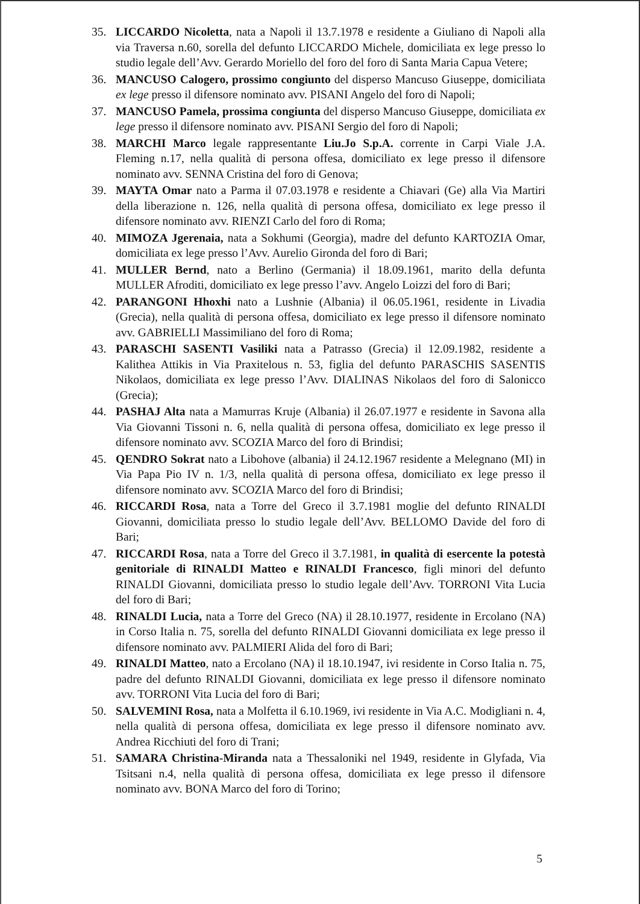35. LICCARDO Nicoletta, nata a Napoli il 13.7.1978 e residente a Giuliano di Napoli alla via Traversa n.60, sorella del defunto LICCARDO Michele, domiciliata ex lege presso lo studio legale dell’Avv. Gerardo Moriello del foro del foro di Santa Maria Capua Vetere;
36. MANCUSO Calogero, prossimo congiunto del disperso Mancuso Giuseppe, domiciliata ex lege presso il difensore nominato avv. PISANI Angelo del foro di Napoli;
37. MANCUSO Pamela, prossima congiunta del disperso Mancuso Giuseppe, domiciliata ex lege presso il difensore nominato avv. PISANI Sergio del foro di Napoli;
38. MARCHI Marco legale rappresentante Liu.Jo S.p.A. corrente in Carpi Viale J.A. Fleming n.17, nella qualità di persona offesa, domiciliato ex lege presso il difensore nominato avv. SENNA Cristina del foro di Genova;
39. MAYTA Omar nato a Parma il 07.03.1978 e residente a Chiavari (Ge) alla Via Martiri della liberazione n. 126, nella qualità di persona offesa, domiciliato ex lege presso il difensore nominato avv. RIENZI Carlo del foro di Roma;
40. MIMOZA Jgerenaia, nata a Sokhumi (Georgia), madre del defunto KARTOZIA Omar, domiciliata ex lege presso l’Avv. Aurelio Gironda del foro di Bari;
41. MULLER Bernd, nato a Berlino (Germania) il 18.09.1961, marito della defunta MULLER Afroditi, domiciliato ex lege presso l’avv. Angelo Loizzi del foro di Bari;
42. PARANGONI Hhoxhi nato a Lushnie (Albania) il 06.05.1961, residente in Livadia (Grecia), nella qualità di persona offesa, domiciliato ex lege presso il difensore nominato avv. GABRIELLI Massimiliano del foro di Roma;
43. PARASCHI SASENTI Vasiliki nata a Patrasso (Grecia) il 12.09.1982, residente a Kalithea Attikis in Via Praxitelous n. 53, figlia del defunto PARASCHIS SASENTIS Nikolaos, domiciliata ex lege presso l’Avv. DIALINAS Nikolaos del foro di Salonicco (Grecia);
44. PASHAJ Alta nata a Mamurras Kruje (Albania) il 26.07.1977 e residente in Savona alla Via Giovanni Tissoni n. 6, nella qualità di persona offesa, domiciliato ex lege presso il difensore nominato avv. SCOZIA Marco del foro di Brindisi;
45. QENDRO Sokrat nato a Libohove (albania) il 24.12.1967 residente a Melegnano (MI) in Via Papa Pio IV n. 1/3, nella qualità di persona offesa, domiciliato ex lege presso il difensore nominato avv. SCOZIA Marco del foro di Brindisi;
46. RICCARDI Rosa, nata a Torre del Greco il 3.7.1981 moglie del defunto RINALDI Giovanni, domiciliata presso lo studio legale dell’Avv. BELLOMO Davide del foro di Bari;
47. RICCARDI Rosa, nata a Torre del Greco il 3.7.1981, in qualità di esercente la potestà genitoriale di RINALDI Matteo e RINALDI Francesco, figli minori del defunto RINALDI Giovanni, domiciliata presso lo studio legale dell’Avv. TORRONI Vita Lucia del foro di Bari;
48. RINALDI Lucia, nata a Torre del Greco (NA) il 28.10.1977, residente in Ercolano (NA) in Corso Italia n. 75, sorella del defunto RINALDI Giovanni domiciliata ex lege presso il difensore nominato avv. PALMIERI Alida del foro di Bari;
49. RINALDI Matteo, nato a Ercolano (NA) il 18.10.1947, ivi residente in Corso Italia n. 75, padre del defunto RINALDI Giovanni, domiciliata ex lege presso il difensore nominato avv. TORRONI Vita Lucia del foro di Bari;
50. SALVEMINI Rosa, nata a Molfetta il 6.10.1969, ivi residente in Via A.C. Modigliani n. 4, nella qualità di persona offesa, domiciliata ex lege presso il difensore nominato avv. Andrea Ricchiuti del foro di Trani;
51. SAMARA Christina-Miranda nata a Thessaloniki nel 1949, residente in Glyfada, Via Tsitsani n.4, nella qualità di persona offesa, domiciliata ex lege presso il difensore nominato avv. BONA Marco del foro di Torino;
5